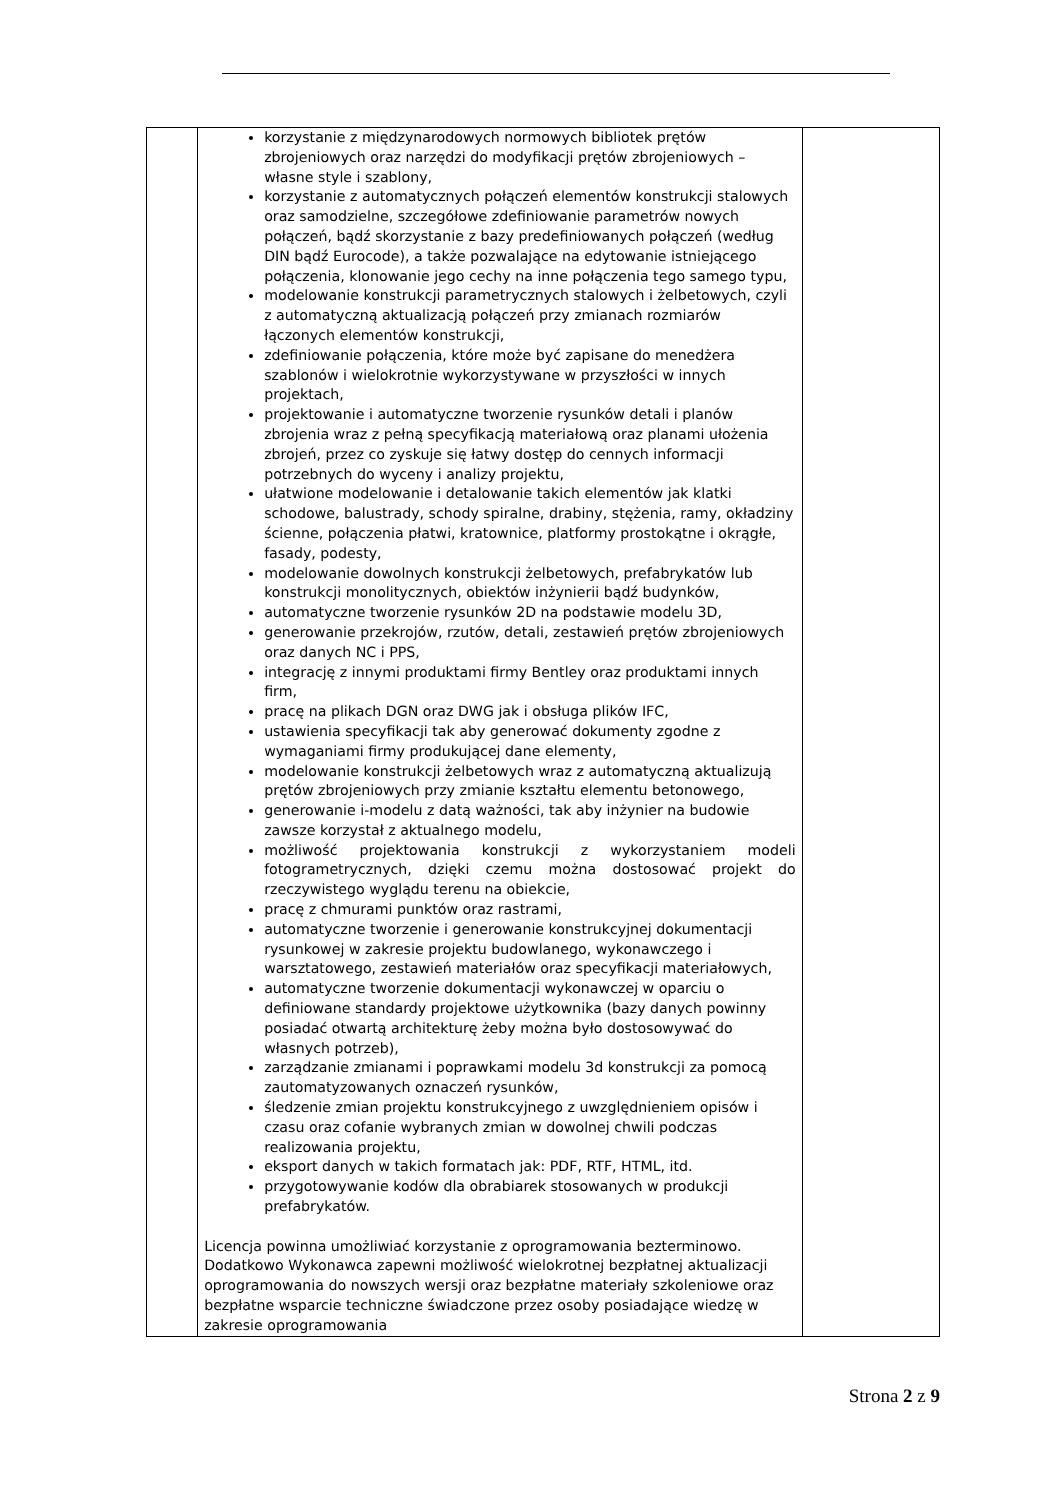| | korzystanie z międzynarodowych normowych bibliotek prętów zbrojeniowych oraz narzędzi do modyfikacji prętów zbrojeniowych – własne style i szablony, korzystanie z automatycznych połączeń elementów konstrukcji stalowych oraz samodzielne, szczegółowe zdefiniowanie parametrów nowych połączeń, bądź skorzystanie z bazy predefiniowanych połączeń (według DIN bądź Eurocode), a także pozwalające na edytowanie istniejącego połączenia, klonowanie jego cechy na inne połączenia tego samego typu, modelowanie konstrukcji parametrycznych stalowych i żelbetowych, czyli z automatyczną aktualizacją połączeń przy zmianach rozmiarów łączonych elementów konstrukcji, zdefiniowanie połączenia, które może być zapisane do menedżera szablonów i wielokrotnie wykorzystywane w przyszłości w innych projektach, projektowanie i automatyczne tworzenie rysunków detali i planów zbrojenia wraz z pełną specyfikacją materiałową oraz planami ułożenia zbrojeń, przez co zyskuje się łatwy dostęp do cennych informacji potrzebnych do wyceny i analizy projektu, ułatwione modelowanie i detalowanie takich elementów jak klatki schodowe, balustrady, schody spiralne, drabiny, stężenia, ramy, okładziny ścienne, połączenia płatwi, kratownice, platformy prostokątne i okrągłe, fasady, podesty, modelowanie dowolnych konstrukcji żelbetowych, prefabrykatów lub konstrukcji monolitycznych, obiektów inżynierii bądź budynków, automatyczne tworzenie rysunków 2D na podstawie modelu 3D, generowanie przekrojów, rzutów, detali, zestawień prętów zbrojeniowych oraz danych NC i PPS, integrację z innymi produktami firmy Bentley oraz produktami innych firm, pracę na plikach DGN oraz DWG jak i obsługa plików IFC, ustawienia specyfikacji tak aby generować dokumenty zgodne z wymaganiami firmy produkującej dane elementy, modelowanie konstrukcji żelbetowych wraz z automatyczną aktualizują prętów zbrojeniowych przy zmianie kształtu elementu betonowego, generowanie i-modelu z datą ważności, tak aby inżynier na budowie zawsze korzystał z aktualnego modelu, możliwość projektowania konstrukcji z wykorzystaniem modeli fotogrametrycznych, dzięki czemu można dostosować projekt do rzeczywistego wyglądu terenu na obiekcie, pracę z chmurami punktów oraz rastrami, automatyczne tworzenie i generowanie konstrukcyjnej dokumentacji rysunkowej w zakresie projektu budowlanego, wykonawczego i warsztatowego, zestawień materiałów oraz specyfikacji materiałowych, automatyczne tworzenie dokumentacji wykonawczej w oparciu o definiowane standardy projektowe użytkownika (bazy danych powinny posiadać otwartą architekturę żeby można było dostosowywać do własnych potrzeb), zarządzanie zmianami i poprawkami modelu 3d konstrukcji za pomocą zautomatyzowanych oznaczeń rysunków, śledzenie zmian projektu konstrukcyjnego z uwzględnieniem opisów i czasu oraz cofanie wybranych zmian w dowolnej chwili podczas realizowania projektu, eksport danych w takich formatach jak: PDF, RTF, HTML, itd. przygotowywanie kodów dla obrabiarek stosowanych w produkcji prefabrykatów. Licencja powinna umożliwiać korzystanie z oprogramowania bezterminowo. Dodatkowo Wykonawca zapewni możliwość wielokrotnej bezpłatnej aktualizacji oprogramowania do nowszych wersji oraz bezpłatne materiały szkoleniowe oraz bezpłatne wsparcie techniczne świadczone przez osoby posiadające wiedzę w zakresie oprogramowania | |
Strona 2 z 9